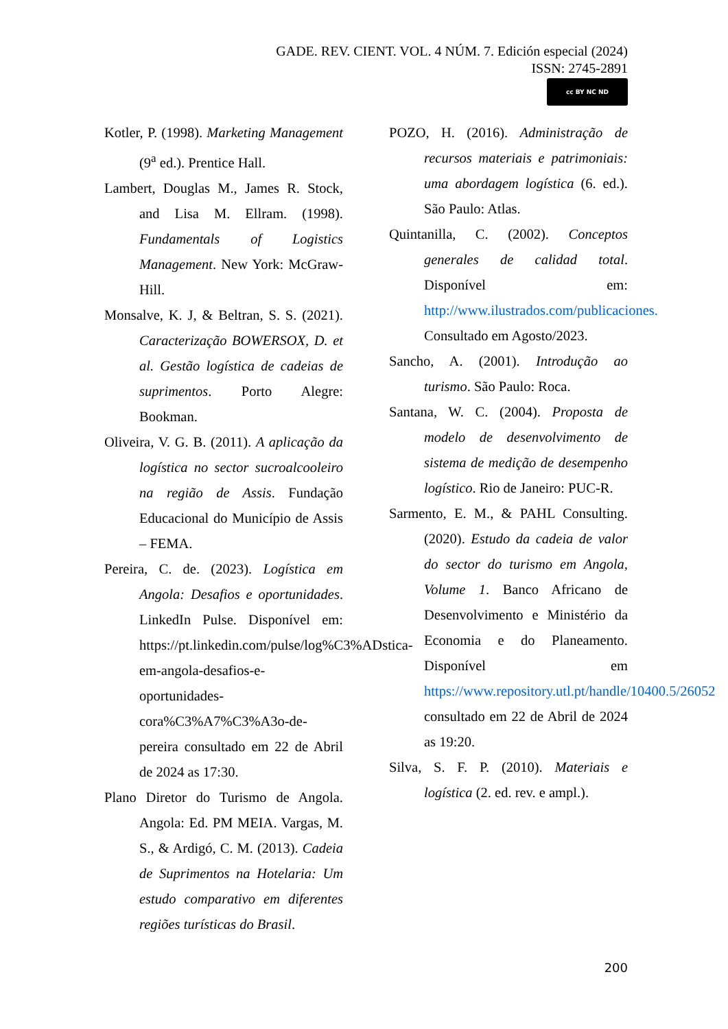GADE. REV. CIENT. VOL. 4 NÚM. 7. Edición especial (2024)
ISSN: 2745-2891
cc BY NC ND
Kotler, P. (1998). Marketing Management (9<sup>a</sup> ed.). Prentice Hall.
Lambert, Douglas M., James R. Stock, and Lisa M. Ellram. (1998). Fundamentals of Logistics Management. New York: McGraw-Hill.
Monsalve, K. J, & Beltran, S. S. (2021). Caracterização BOWERSOX, D. et al. Gestão logística de cadeias de suprimentos. Porto Alegre: Bookman.
Oliveira, V. G. B. (2011). A aplicação da logística no sector sucroalcooleiro na região de Assis. Fundação Educacional do Município de Assis – FEMA.
Pereira, C. de. (2023). Logística em Angola: Desafios e oportunidades. LinkedIn Pulse. Disponível em: https://pt.linkedin.com/pulse/log%C3%ADstica-em-angola-desafios-e-oportunidades-cora%C3%A7%C3%A3o-de-pereira consultado em 22 de Abril de 2024 as 17:30.
Plano Diretor do Turismo de Angola. Angola: Ed. PM MEIA. Vargas, M. S., & Ardigó, C. M. (2013). Cadeia de Suprimentos na Hotelaria: Um estudo comparativo em diferentes regiões turísticas do Brasil.
POZO, H. (2016). Administração de recursos materiais e patrimoniais: uma abordagem logística (6. ed.). São Paulo: Atlas.
Quintanilla, C. (2002). Conceptos generales de calidad total. Disponível em: http://www.ilustrados.com/publicaciones. Consultado em Agosto/2023.
Sancho, A. (2001). Introdução ao turismo. São Paulo: Roca.
Santana, W. C. (2004). Proposta de modelo de desenvolvimento de sistema de medição de desempenho logístico. Rio de Janeiro: PUC-R.
Sarmento, E. M., & PAHL Consulting. (2020). Estudo da cadeia de valor do sector do turismo em Angola, Volume 1. Banco Africano de Desenvolvimento e Ministério da Economia e do Planeamento. Disponível em https://www.repository.utl.pt/handle/10400.5/26052 consultado em 22 de Abril de 2024 as 19:20.
Silva, S. F. P. (2010). Materiais e logística (2. ed. rev. e ampl.).
200